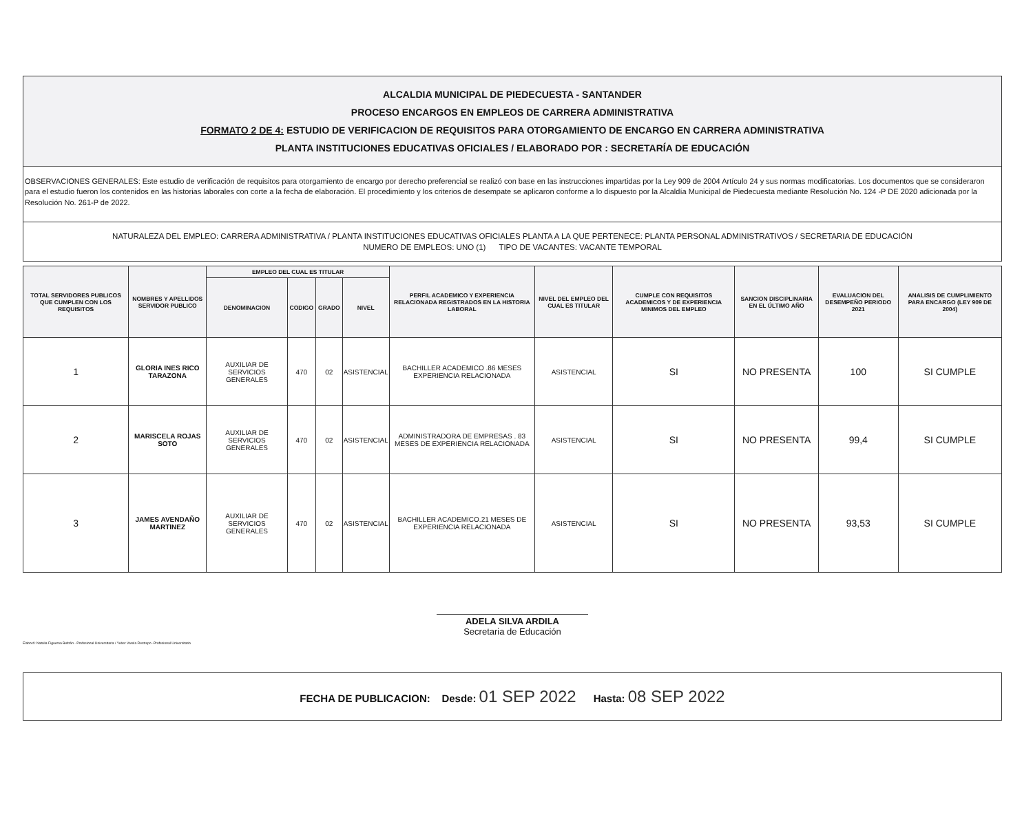ALCALDIA MUNICIPAL DE PIEDECUESTA - SANTANDER
PROCESO ENCARGOS EN EMPLEOS DE CARRERA ADMINISTRATIVA
FORMATO 2 DE 4: ESTUDIO DE VERIFICACION DE REQUISITOS PARA OTORGAMIENTO DE ENCARGO EN CARRERA ADMINISTRATIVA
PLANTA INSTITUCIONES EDUCATIVAS OFICIALES / ELABORADO POR : SECRETARÍA DE EDUCACIÓN
OBSERVACIONES GENERALES: Este estudio de verificación de requisitos para otorgamiento de encargo por derecho preferencial se realizó con base en las instrucciones impartidas por la Ley 909 de 2004 Artículo 24 y sus normas modificatorias. Los documentos que se consideraron para el estudio fueron los contenidos en las historias laborales con corte a la fecha de elaboración. El procedimiento y los criterios de desempate se aplicaron conforme a lo dispuesto por la Alcaldía Municipal de Piedecuesta mediante Resolución No. 124 -P DE 2020 adicionada por la Resolución No. 261-P de 2022.
NATURALEZA DEL EMPLEO: CARRERA ADMINISTRATIVA / PLANTA INSTITUCIONES EDUCATIVAS OFICIALES PLANTA A LA QUE PERTENECE: PLANTA PERSONAL ADMINISTRATIVOS / SECRETARIA DE EDUCACIÓN
NUMERO DE EMPLEOS: UNO (1) TIPO DE VACANTES: VACANTE TEMPORAL
| TOTAL SERVIDORES PUBLICOS QUE CUMPLEN CON LOS REQUISITOS | NOMBRES Y APELLIDOS SERVIDOR PUBLICO | EMPLEO DEL CUAL ES TITULAR | | | | PERFIL ACADEMICO Y EXPERIENCIA RELACIONADA REGISTRADOS EN LA HISTORIA LABORAL | NIVEL DEL EMPLEO DEL CUAL ES TITULAR | CUMPLE CON REQUISITOS ACADEMICOS Y DE EXPERIENCIA MINIMOS DEL EMPLEO | SANCION DISCIPLINARIA EN EL ÚLTIMO AÑO | EVALUACION DEL DESEMPEÑO PERIODO 2021 | ANALISIS DE CUMPLIMIENTO PARA ENCARGO (LEY 909 DE 2004) |
| --- | --- | --- | --- | --- | --- | --- | --- | --- | --- | --- | --- |
| | | DENOMINACION | CODIGO | GRADO | NIVEL | | | | | | |
| 1 | GLORIA INES RICO TARAZONA | AUXILIAR DE SERVICIOS GENERALES | 470 | 02 | ASISTENCIAL | BACHILLER ACADEMICO .86 MESES EXPERIENCIA RELACIONADA | ASISTENCIAL | SI | NO PRESENTA | 100 | SI CUMPLE |
| 2 | MARISCELA ROJAS SOTO | AUXILIAR DE SERVICIOS GENERALES | 470 | 02 | ASISTENCIAL | ADMINISTRADORA DE EMPRESAS . 83 MESES DE EXPERIENCIA RELACIONADA | ASISTENCIAL | SI | NO PRESENTA | 99,4 | SI CUMPLE |
| 3 | JAMES AVENDAÑO MARTINEZ | AUXILIAR DE SERVICIOS GENERALES | 470 | 02 | ASISTENCIAL | BACHILLER ACADEMICO.21 MESES DE EXPERIENCIA RELACIONADA | ASISTENCIAL | SI | NO PRESENTA | 93,53 | SI CUMPLE |
ADELA SILVA ARDILA
Secretaria de Educación
Elaboró: Natalia Figueroa Beltrán - Profesional Universitaria / Yuber Varela Restrepo -Profesional Universitario
FECHA DE PUBLICACION: Desde: 01 SEP 2022 Hasta: 08 SEP 2022